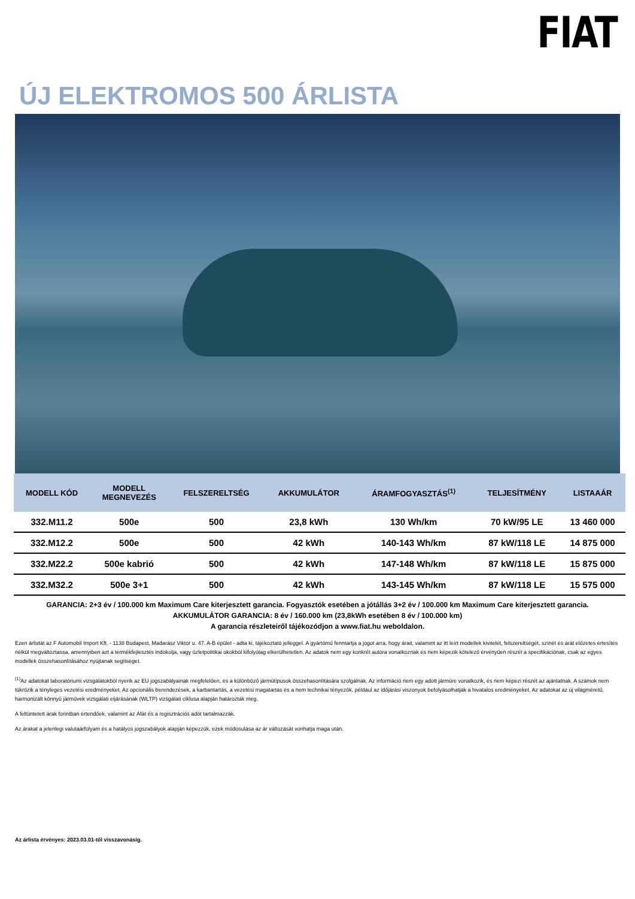FIAT
ÚJ ELEKTROMOS 500 ÁRLISTA
| MODELL KÓD | MODELL MEGNEVEZÉS | FELSZERELTSÉG | AKKUMULÁTOR | ÁRAMFOGYASZTÁS<sup>(1)</sup> | TELJESÍTMÉNY | LISTAAÁR |
| --- | --- | --- | --- | --- | --- | --- |
| 332.M11.2 | 500e | 500 | 23,8 kWh | 130 Wh/km | 70 kW/95 LE | 13 460 000 |
| 332.M12.2 | 500e | 500 | 42 kWh | 140-143 Wh/km | 87 kW/118 LE | 14 875 000 |
| 332.M22.2 | 500e kabrió | 500 | 42 kWh | 147-148 Wh/km | 87 kW/118 LE | 15 875 000 |
| 332.M32.2 | 500e 3+1 | 500 | 42 kWh | 143-145 Wh/km | 87 kW/118 LE | 15 575 000 |
GARANCIA: 2+3 év / 100.000 km Maximum Care kiterjesztett garancia. Fogyasztók esetében a jótállás 3+2 év / 100.000 km Maximum Care kiterjesztett garancia.
AKKUMULÁTOR GARANCIA: 8 év / 160.000 km (23,8kWh esetében 8 év / 100.000 km)
A garancia részleteiről tájékozódjon a www.fiat.hu weboldalon.
Ezen árlistát az F Automobil Import Kft. - 1138 Budapest, Madarász Viktor u. 47. A-B épület - adta ki, tájékoztató jelleggel. A gyártómű fenntartja a jogot arra, hogy árait, valamint az itt leírt modellek kivitelét, felszereltségét, színét és árát előzetes értesítés nélkül megváltoztassa, amennyiben azt a termékfejlesztés indokolja, vagy üzletpolitikai okokból kifolyólag elkerülhetetlen. Az adatok nem egy konkrét autóra vonatkoznak és nem képezik kötelező érvényűen részét a specifikációnak, csak az egyes modellek összehasonlításához nyújtanak segítséget.
<sup>(1)</sup> Az adatokat laboratóriumi vizsgálatokból nyerik az EU jogszabályainak megfelelően, és a különböző járműtípusok összehasonlítására szolgálnak. Az információ nem egy adott járműre vonatkozik, és nem képezi részét az ajánlatnak. A számok nem tükrözik a tényleges vezetési eredményeket. Az opcionális berendezések, a karbantartás, a vezetési magatartás és a nem technikai tényezők, például az időjárási viszonyok befolyásolhatják a hivatalos eredményeket. Az adatokat az új világméretű, harmonizált könnyű járművek vizsgálati eljárásának (WLTP) vizsgálati ciklusa alapján határozták meg.
A feltüntetett árak forintban értendőek, valamint az Áfát és a regisztrációs adót tartalmazzák.
Az árakat a jelenlegi valutaárfolyam és a hatályos jogszabályok alapján képezzük, ezek módosulása az ár változását vonhatja maga után.
Az árlista érvényes: 2023.03.01-től visszavonásig.